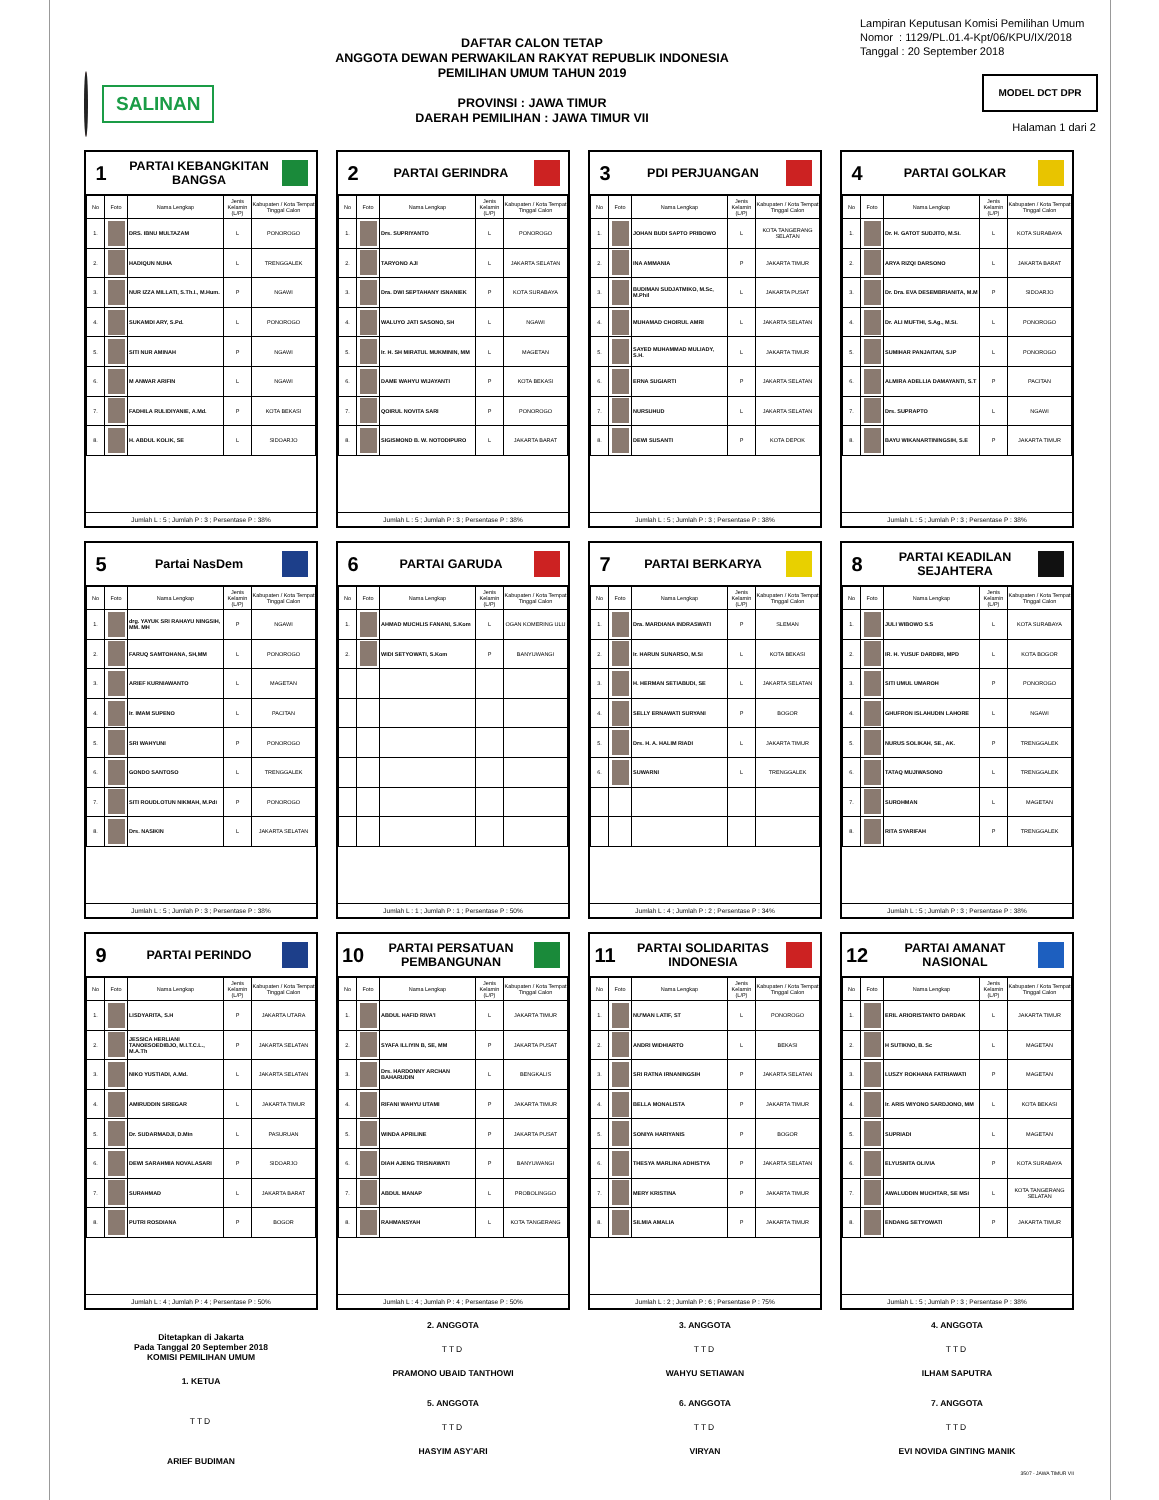SALINAN
DAFTAR CALON TETAP
ANGGOTA DEWAN PERWAKILAN RAKYAT REPUBLIK INDONESIA
PEMILIHAN UMUM TAHUN 2019
PROVINSI : JAWA TIMUR
DAERAH PEMILIHAN : JAWA TIMUR VII
Lampiran Keputusan Komisi Pemilihan Umum
Nomor : 1129/PL.01.4-Kpt/06/KPU/IX/2018
Tanggal : 20 September 2018
MODEL DCT DPR
Halaman 1 dari 2
1
PARTAI KEBANGKITAN BANGSA
| No | Foto | Nama Lengkap | Jenis Kelamin (L/P) | Kabupaten / Kota Tempat Tinggal Calon |
| --- | --- | --- | --- | --- |
| 1. | | DRS. IBNU MULTAZAM | L | PONOROGO |
| 2. | | HADIQUN NUHA | L | TRENGGALEK |
| 3. | | NUR IZZA MILLATI, S.Th.I., M.Hum. | P | NGAWI |
| 4. | | SUKAMDI ARY, S.Pd. | L | PONOROGO |
| 5. | | SITI NUR AMINAH | P | NGAWI |
| 6. | | M ANWAR ARIFIN | L | NGAWI |
| 7. | | FADHILA RULIDIYANIE, A.Md. | P | KOTA BEKASI |
| 8. | | H. ABDUL KOLIK, SE | L | SIDOARJO |
Jumlah L : 5 ; Jumlah P : 3 ; Persentase P : 38%
2
PARTAI GERINDRA
| No | Foto | Nama Lengkap | Jenis Kelamin (L/P) | Kabupaten / Kota Tempat Tinggal Calon |
| --- | --- | --- | --- | --- |
| 1. | | Drs. SUPRIYANTO | L | PONOROGO |
| 2. | | TARYONO AJI | L | JAKARTA SELATAN |
| 3. | | Dra. DWI SEPTAHANY ISNANIEK | P | KOTA SURABAYA |
| 4. | | WALUYO JATI SASONO, SH | L | NGAWI |
| 5. | | Ir. H. SH MIRATUL MUKMININ, MM | L | MAGETAN |
| 6. | | DAME WAHYU WIJAYANTI | P | KOTA BEKASI |
| 7. | | QOIRUL NOVITA SARI | P | PONOROGO |
| 8. | | SIGISMOND B. W. NOTODIPURO | L | JAKARTA BARAT |
Jumlah L : 5 ; Jumlah P : 3 ; Persentase P : 38%
3
PDI PERJUANGAN
| No | Foto | Nama Lengkap | Jenis Kelamin (L/P) | Kabupaten / Kota Tempat Tinggal Calon |
| --- | --- | --- | --- | --- |
| 1. | | JOHAN BUDI SAPTO PRIBOWO | L | KOTA TANGERANG SELATAN |
| 2. | | INA AMMANIA | P | JAKARTA TIMUR |
| 3. | | BUDIMAN SUDJATMIKO, M.Sc, M.Phil | L | JAKARTA PUSAT |
| 4. | | MUHAMAD CHOIRUL AMRI | L | JAKARTA SELATAN |
| 5. | | SAYED MUHAMMAD MULIADY, S.H. | L | JAKARTA TIMUR |
| 6. | | ERNA SUGIARTI | P | JAKARTA SELATAN |
| 7. | | NURSUHUD | L | JAKARTA SELATAN |
| 8. | | DEWI SUSANTI | P | KOTA DEPOK |
Jumlah L : 5 ; Jumlah P : 3 ; Persentase P : 38%
4
PARTAI GOLKAR
| No | Foto | Nama Lengkap | Jenis Kelamin (L/P) | Kabupaten / Kota Tempat Tinggal Calon |
| --- | --- | --- | --- | --- |
| 1. | | Dr. H. GATOT SUDJITO, M.Si. | L | KOTA SURABAYA |
| 2. | | ARYA RIZQI DARSONO | L | JAKARTA BARAT |
| 3. | | Dr. Dra. EVA DESEMBRIANITA, M.M | P | SIDOARJO |
| 4. | | Dr. ALI MUFTHI, S.Ag., M.Si. | L | PONOROGO |
| 5. | | SUMIHAR PANJAITAN, S.IP | L | PONOROGO |
| 6. | | ALMIRA ADELLIA DAMAYANTI, S.T | P | PACITAN |
| 7. | | Drs. SUPRAPTO | L | NGAWI |
| 8. | | BAYU WIKANARTININGSIH, S.E | P | JAKARTA TIMUR |
Jumlah L : 5 ; Jumlah P : 3 ; Persentase P : 38%
5
Partai NasDem
| No | Foto | Nama Lengkap | Jenis Kelamin (L/P) | Kabupaten / Kota Tempat Tinggal Calon |
| --- | --- | --- | --- | --- |
| 1. | | drg. YAYUK SRI RAHAYU NINGSIH, MM. MH | P | NGAWI |
| 2. | | FARUQ SAMTOHANA, SH,MM | L | PONOROGO |
| 3. | | ARIEF KURNIAWANTO | L | MAGETAN |
| 4. | | Ir. IMAM SUPENO | L | PACITAN |
| 5. | | SRI WAHYUNI | P | PONOROGO |
| 6. | | GONDO SANTOSO | L | TRENGGALEK |
| 7. | | SITI ROUDLOTUN NIKMAH, M.Pdi | P | PONOROGO |
| 8. | | Drs. NASIKIN | L | JAKARTA SELATAN |
Jumlah L : 5 ; Jumlah P : 3 ; Persentase P : 38%
6
PARTAI GARUDA
| No | Foto | Nama Lengkap | Jenis Kelamin (L/P) | Kabupaten / Kota Tempat Tinggal Calon |
| --- | --- | --- | --- | --- |
| 1. | | AHMAD MUCHLIS FANANI, S.Kom | L | OGAN KOMERING ULU |
| 2. | | WIDI SETYOWATI, S.Kom | P | BANYUWANGI |
Jumlah L : 1 ; Jumlah P : 1 ; Persentase P : 50%
7
PARTAI BERKARYA
| No | Foto | Nama Lengkap | Jenis Kelamin (L/P) | Kabupaten / Kota Tempat Tinggal Calon |
| --- | --- | --- | --- | --- |
| 1. | | Dra. MARDIANA INDRASWATI | P | SLEMAN |
| 2. | | Ir. HARUN SUNARSO, M.Si | L | KOTA BEKASI |
| 3. | | H. HERMAN SETIABUDI, SE | L | JAKARTA SELATAN |
| 4. | | SELLY ERNAWATI SURYANI | P | BOGOR |
| 5. | | Drs. H. A. HALIM RIADI | L | JAKARTA TIMUR |
| 6. | | SUWARNI | L | TRENGGALEK |
Jumlah L : 4 ; Jumlah P : 2 ; Persentase P : 34%
8
PARTAI KEADILAN SEJAHTERA
| No | Foto | Nama Lengkap | Jenis Kelamin (L/P) | Kabupaten / Kota Tempat Tinggal Calon |
| --- | --- | --- | --- | --- |
| 1. | | JULI WIBOWO S.S | L | KOTA SURABAYA |
| 2. | | IR. H. YUSUF DARDIRI, MPD | L | KOTA BOGOR |
| 3. | | SITI UMUL UMAROH | P | PONOROGO |
| 4. | | GHUFRON ISLAHUDIN LAHORE | L | NGAWI |
| 5. | | NURUS SOLIKAH, SE., AK. | P | TRENGGALEK |
| 6. | | TATAQ MUJIWASONO | L | TRENGGALEK |
| 7. | | SUROHMAN | L | MAGETAN |
| 8. | | RITA SYARIFAH | P | TRENGGALEK |
Jumlah L : 5 ; Jumlah P : 3 ; Persentase P : 38%
9
PARTAI PERINDO
| No | Foto | Nama Lengkap | Jenis Kelamin (L/P) | Kabupaten / Kota Tempat Tinggal Calon |
| --- | --- | --- | --- | --- |
| 1. | | LISDYARITA, S.H | P | JAKARTA UTARA |
| 2. | | JESSICA HERLIANI TANOESOEDIBJO, M.I.T.C.L., M.A.Th | P | JAKARTA SELATAN |
| 3. | | NIKO YUSTIADI, A.Md. | L | JAKARTA SELATAN |
| 4. | | AMIRUDDIN SIREGAR | L | JAKARTA TIMUR |
| 5. | | Dr. SUDARMADJI, D.Min | L | PASURUAN |
| 6. | | DEWI SARAHMIA NOVALASARI | P | SIDOARJO |
| 7. | | SURAHMAD | L | JAKARTA BARAT |
| 8. | | PUTRI ROSDIANA | P | BOGOR |
Jumlah L : 4 ; Jumlah P : 4 ; Persentase P : 50%
10
PARTAI PERSATUAN PEMBANGUNAN
| No | Foto | Nama Lengkap | Jenis Kelamin (L/P) | Kabupaten / Kota Tempat Tinggal Calon |
| --- | --- | --- | --- | --- |
| 1. | | ABDUL HAFID RIVA'I | L | JAKARTA TIMUR |
| 2. | | SYAFA ILLIYIN B, SE, MM | P | JAKARTA PUSAT |
| 3. | | Drs. HARDONNY ARCHAN BAHARUDIN | L | BENGKALIS |
| 4. | | RIFANI WAHYU UTAMI | P | JAKARTA TIMUR |
| 5. | | WINDA APRILINE | P | JAKARTA PUSAT |
| 6. | | DIAH AJENG TRISNAWATI | P | BANYUWANGI |
| 7. | | ABDUL MANAP | L | PROBOLINGGO |
| 8. | | RAHMANSYAH | L | KOTA TANGERANG |
Jumlah L : 4 ; Jumlah P : 4 ; Persentase P : 50%
11
PARTAI SOLIDARITAS INDONESIA
| No | Foto | Nama Lengkap | Jenis Kelamin (L/P) | Kabupaten / Kota Tempat Tinggal Calon |
| --- | --- | --- | --- | --- |
| 1. | | NU'MAN LATIF, ST | L | PONOROGO |
| 2. | | ANDRI WIDHIARTO | L | BEKASI |
| 3. | | SRI RATNA IRNANINGSIH | P | JAKARTA SELATAN |
| 4. | | BELLA MONALISTA | P | JAKARTA TIMUR |
| 5. | | SONIYA HARIYANIS | P | BOGOR |
| 6. | | THESYA MARLINA ADHISTYA | P | JAKARTA SELATAN |
| 7. | | MERY KRISTINA | P | JAKARTA TIMUR |
| 8. | | SILMIA AMALIA | P | JAKARTA TIMUR |
Jumlah L : 2 ; Jumlah P : 6 ; Persentase P : 75%
12
PARTAI AMANAT NASIONAL
| No | Foto | Nama Lengkap | Jenis Kelamin (L/P) | Kabupaten / Kota Tempat Tinggal Calon |
| --- | --- | --- | --- | --- |
| 1. | | ERIL ARIORISTANTO DARDAK | L | JAKARTA TIMUR |
| 2. | | H SUTIKNO, B. Sc | L | MAGETAN |
| 3. | | LUSZY ROKHANA FATRIAWATI | P | MAGETAN |
| 4. | | Ir. ARIS WIYONO SARDJONO, MM | L | KOTA BEKASI |
| 5. | | SUPRIADI | L | MAGETAN |
| 6. | | ELYUSNITA OLIVIA | P | KOTA SURABAYA |
| 7. | | AWALUDDIN MUCHTAR, SE MSi | L | KOTA TANGERANG SELATAN |
| 8. | | ENDANG SETYOWATI | P | JAKARTA TIMUR |
Jumlah L : 5 ; Jumlah P : 3 ; Persentase P : 38%
Ditetapkan di Jakarta
Pada Tanggal 20 September 2018
KOMISI PEMILIHAN UMUM
1. KETUA
TTD
ARIEF BUDIMAN
2. ANGGOTA
TTD
PRAMONO UBAID TANTHOWI
5. ANGGOTA
TTD
HASYIM ASY'ARI
3. ANGGOTA
TTD
WAHYU SETIAWAN
6. ANGGOTA
TTD
VIRYAN
4. ANGGOTA
TTD
ILHAM SAPUTRA
7. ANGGOTA
TTD
EVI NOVIDA GINTING MANIK
3507 - JAWA TIMUR VII